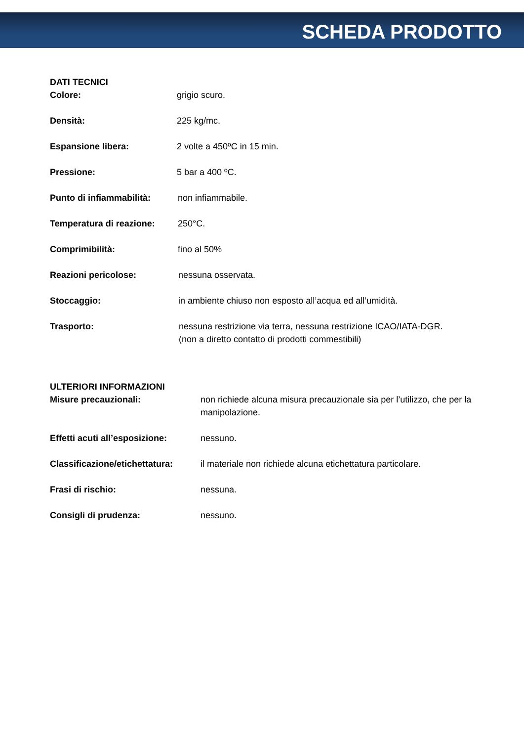SCHEDA PRODOTTO
DATI TECNICI
Colore: grigio scuro.
Densità: 225 kg/mc.
Espansione libera: 2 volte a 450ºC in 15 min.
Pressione: 5 bar a 400 ºC.
Punto di infiammabilità:
non infiammabile.
Temperatura di reazione:
250°C.
Comprimibilità: fino al 50%
Reazioni pericolose: nessuna osservata.
Stoccaggio: in ambiente chiuso non esposto all’acqua ed all’umidità.
Trasporto: nessuna restrizione via terra, nessuna restrizione ICAO/IATA-DGR.
(non a diretto contatto di prodotti commestibili)
ULTERIORI INFORMAZIONI
Misure precauzionali: non richiede alcuna misura precauzionale sia per l’utilizzo, che per la manipolazione.
Effetti acuti all’esposizione:
nessuno.
Classificazione/etichettatura:
il materiale non richiede alcuna etichettatura particolare.
Frasi di rischio: nessuna.
Consigli di prudenza: nessuno.